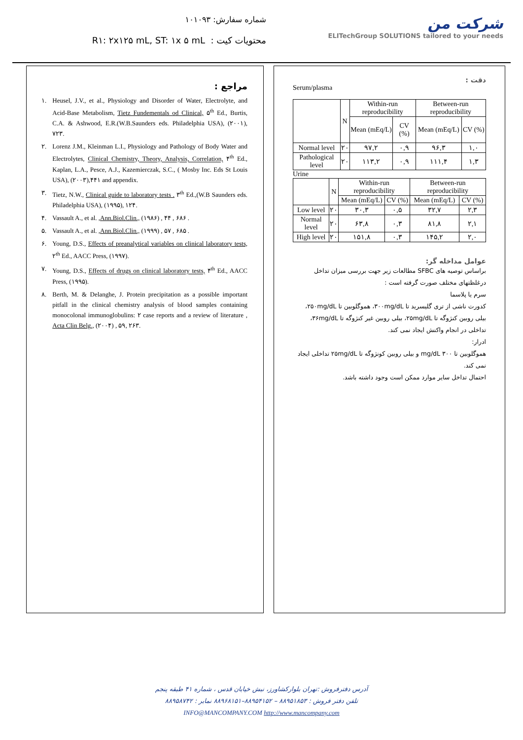شماره سفارش: ۱۰۱۰۹۳
R۱: ۲x۱۲۵ mL, ST: ۱x ۵ mL : محتویات کیت
شرکت من
ELITechGroup SOLUTIONS tailored to your needs
دقت :
Serum/plasma
| | N | Within-run reproducibility | | Between-run reproducibility | |
| --- | --- | --- | --- | --- | --- |
| | | Mean (mEq/L) | CV (%) | Mean (mEq/L) | CV (%) |
| Normal level | ۲۰ | ۹۷,۲ | ۰,۹ | ۹۶,۳ | ۱,۰ |
| Pathological level | ۲۰ | ۱۱۳,۲ | ۰,۹ | ۱۱۱,۴ | ۱,۳ |
Urine
| | N | Within-run reproducibility | | Between-run reproducibility | |
| --- | --- | --- | --- | --- | --- |
| | | Mean (mEq/L) | CV (%) | Mean (mEq/L) | CV (%) |
| Low level | ۲۰ | ۳۰,۳ | ۰,۵ | ۳۲,۷ | ۲,۳ |
| Normal level | ۲۰ | ۶۳,۸ | ۰,۳ | ۸۱,۸ | ۲,۱ |
| High level | ۲۰ | ۱۵۱,۸ | ۰,۳ | ۱۴۵,۲ | ۲,۰ |
عوامل مداخله گر:
براساس توصیه های SFBC مطالعات زیر جهت بررسی میزان تداخل درغلظتهای مختلف صورت گرفته است :
سرم یا پلاسما
کدورت ناشی از تری گلیسرید تا ۳۰۰mg/dL، هموگلوبین تا ۲۵۰mg/dL، بیلی روبین کنژوگه تا ۲۵mg/dL، بیلی روبین غیر کنژوگه تا ۳۶mg/dL، تداخلی در انجام واکنش ایجاد نمی کند.
ادرار:
هموگلوبین تا ۳۰۰ mg/dL و بیلی روبین کونژوگه تا ۲۵mg/dL تداخلی ایجاد نمی کند.
احتمال تداخل سایر موارد ممکن است وجود داشته باشد.
مراجع :
۱. Heusel, J.V., et al., Physiology and Disorder of Water, Electrolyte, and Acid-Base Metabolism, Tietz Fundementals od Clinical, ۵<sup>th</sup> Ed., Burtis, C.A. & Ashwood, E.R.(W.B.Saunders eds. Philadelphia USA), (۲۰۰۱), ۷۲۳.
۲. Lorenz J.M., Kleinman L.I., Physiology and Pathology of Body Water and Electrolytes, Clinical Chemistry, Theory, Analysis, Correlation, ۴<sup>th</sup> Ed., Kaplan, L.A., Pesce, A.J., Kazemierczak, S.C., ( Mosby Inc. Eds St Louis USA), (۲۰۰۳),۴۴۱ and appendix.
۳. Tietz, N.W., Clinical guide to laboratory tests . ۳<sup>th</sup> Ed.,(W.B Saunders eds. Philadelphia USA), (۱۹۹۵), ۱۲۴.
۴. Vassault A., et al. ,Ann.Biol.Clin., (۱۹۸۶) , ۴۴ , ۶۸۶ .
۵. Vassault A., et al. ,Ann.Biol.Clin., (۱۹۹۹) , ۵۷ , ۶۸۵ .
۶. Young, D.S., Effects of preanalytical variables on clinical laboratory tests, ۲<sup>th</sup> Ed., AACC Press, (۱۹۹۷).
۷. Young, D.S., Effects of drugs on clinical laboratory tests, ۴<sup>th</sup> Ed., AACC Press, (۱۹۹۵).
۸. Berth, M. & Delanghe, J. Protein precipitation as a possible important pitfall in the clinical chemistry analysis of blood samples containing monocolonal immunoglobulins: ۲ case reports and a review of literature , Acta Clin Belg., (۲۰۰۴) , ۵۹, ۲۶۳.
آدرس دفترفروش :تهران بلوارکشاورز، نبش خیابان قدس ، شماره ۴۱ طبقه پنجم
تلفن دفتر فروش : ۸۸۹۵۱۸۵۳ – ۸۸۹۵۴۱۵۲–۸۸۹۶۸۱۵۱ نمابر : ۸۸۹۵۸۷۴۲
INFO@MANCOMPANY.COM http://www.mancompany.com